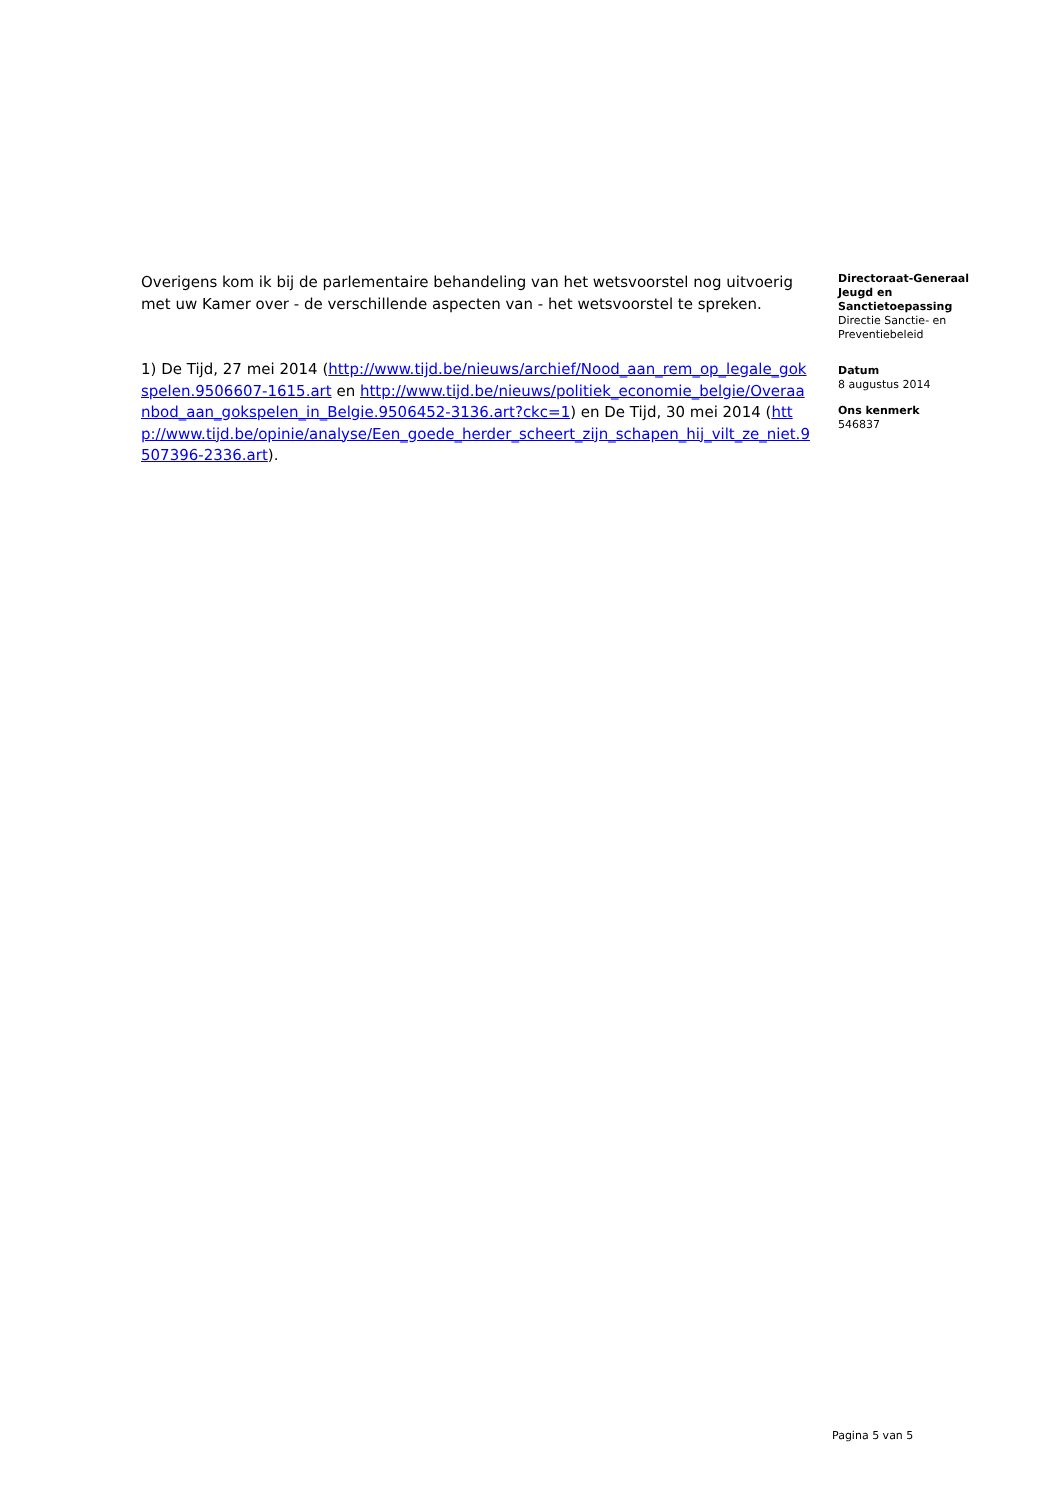Overigens kom ik bij de parlementaire behandeling van het wetsvoorstel nog uitvoerig met uw Kamer over - de verschillende aspecten van - het wetsvoorstel te spreken.
1) De Tijd, 27 mei 2014 (http://www.tijd.be/nieuws/archief/Nood_aan_rem_op_legale_gokspelen.9506607-1615.art en http://www.tijd.be/nieuws/politiek_economie_belgie/Overaanbod_aan_gokspelen_in_Belgie.9506452-3136.art?ckc=1) en De Tijd, 30 mei 2014 (http://www.tijd.be/opinie/analyse/Een_goede_herder_scheert_zijn_schapen_hij_vilt_ze_niet.9507396-2336.art).
Directoraat-Generaal Jeugd en Sanctietoepassing
Directie Sanctie- en Preventiebeleid
Datum
8 augustus 2014
Ons kenmerk
546837
Pagina 5 van 5